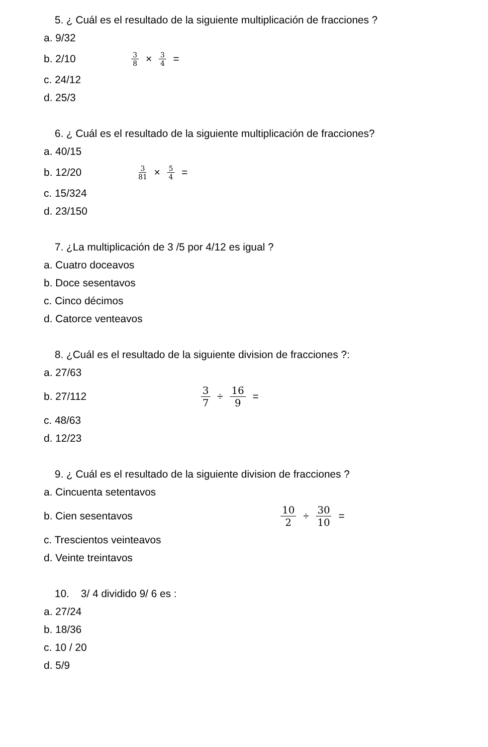5. ¿ Cuál es el resultado de la siguiente multiplicación de fracciones ?
a. 9/32
b. 2/10 3 8 × 3 4 =
c. 24/12
d. 25/3
6. ¿ Cuál es el resultado de la siguiente multiplicación de fracciones?
a. 40/15
b. 12/20 3 81 × 5 4 =
c. 15/324
d. 23/150
7. ¿La multiplicación de 3 /5 por 4/12 es igual ?
a. Cuatro doceavos
b. Doce sesentavos
c. Cinco décimos
d. Catorce venteavos
8. ¿Cuál es el resultado de la siguiente division de fracciones ?:
a. 27/63
b. 27/112 3 7 ÷ 16 9 =
c. 48/63
d. 12/23
9. ¿ Cuál es el resultado de la siguiente division de fracciones ?
a. Cincuenta setentavos
b. Cien sesentavos 10 2 ÷ 30 10 =
c. Trescientos veinteavos
d. Veinte treintavos
10. 3/ 4 dividido 9/ 6 es :
a. 27/24
b. 18/36
c. 10 / 20
d. 5/9